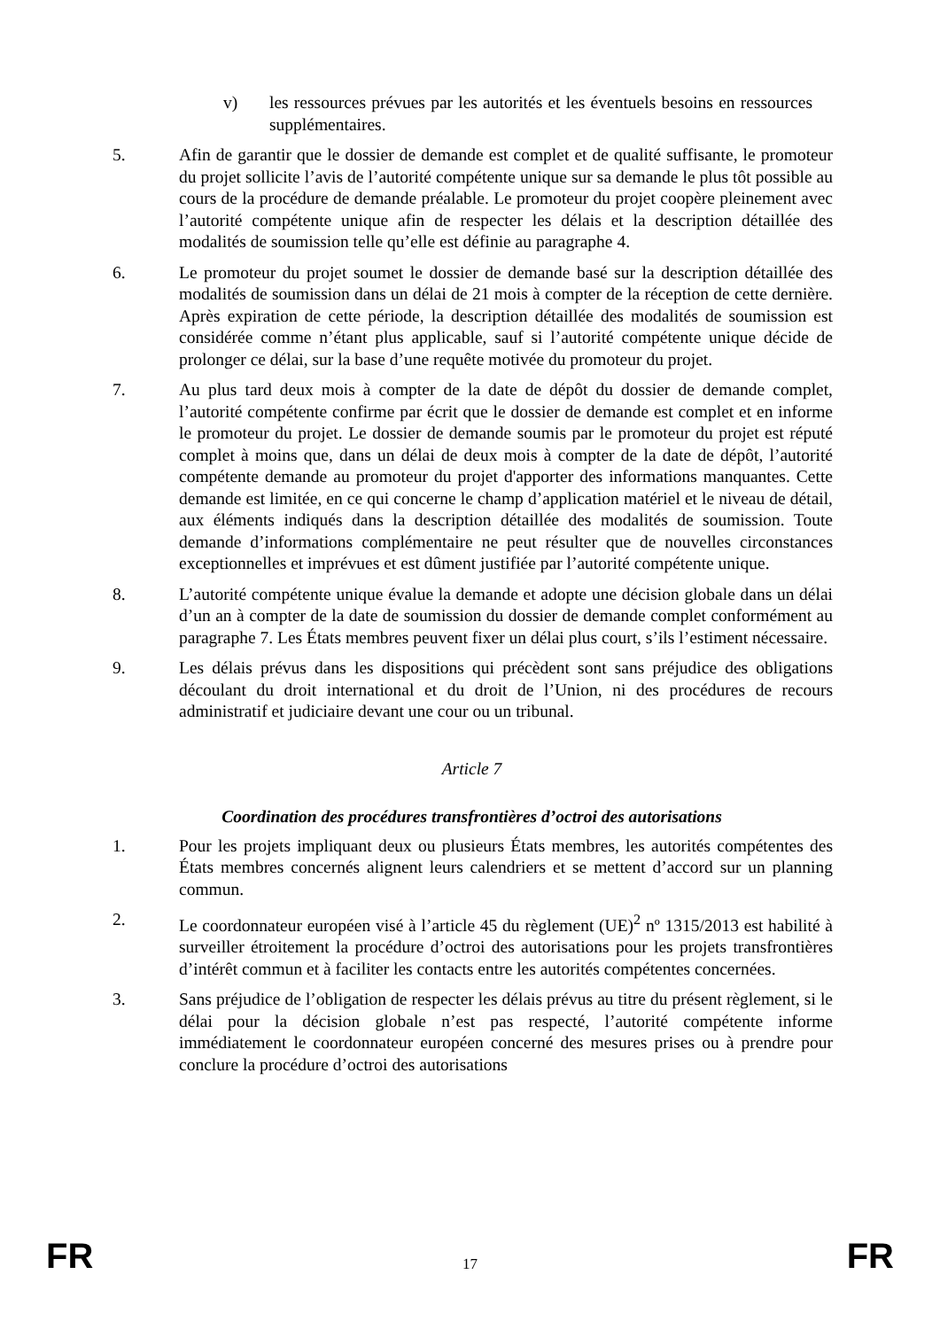v) les ressources prévues par les autorités et les éventuels besoins en ressources supplémentaires.
5. Afin de garantir que le dossier de demande est complet et de qualité suffisante, le promoteur du projet sollicite l’avis de l’autorité compétente unique sur sa demande le plus tôt possible au cours de la procédure de demande préalable. Le promoteur du projet coopère pleinement avec l’autorité compétente unique afin de respecter les délais et la description détaillée des modalités de soumission telle qu’elle est définie au paragraphe 4.
6. Le promoteur du projet soumet le dossier de demande basé sur la description détaillée des modalités de soumission dans un délai de 21 mois à compter de la réception de cette dernière. Après expiration de cette période, la description détaillée des modalités de soumission est considérée comme n’étant plus applicable, sauf si l’autorité compétente unique décide de prolonger ce délai, sur la base d’une requête motivée du promoteur du projet.
7. Au plus tard deux mois à compter de la date de dépôt du dossier de demande complet, l’autorité compétente confirme par écrit que le dossier de demande est complet et en informe le promoteur du projet. Le dossier de demande soumis par le promoteur du projet est réputé complet à moins que, dans un délai de deux mois à compter de la date de dépôt, l’autorité compétente demande au promoteur du projet d'apporter des informations manquantes. Cette demande est limitée, en ce qui concerne le champ d’application matériel et le niveau de détail, aux éléments indiqués dans la description détaillée des modalités de soumission. Toute demande d’informations complémentaire ne peut résulter que de nouvelles circonstances exceptionnelles et imprévues et est dûment justifiée par l’autorité compétente unique.
8. L’autorité compétente unique évalue la demande et adopte une décision globale dans un délai d’un an à compter de la date de soumission du dossier de demande complet conformément au paragraphe 7. Les États membres peuvent fixer un délai plus court, s’ils l’estiment nécessaire.
9. Les délais prévus dans les dispositions qui précèdent sont sans préjudice des obligations découlant du droit international et du droit de l’Union, ni des procédures de recours administratif et judiciaire devant une cour ou un tribunal.
Article 7
Coordination des procédures transfrontières d’octroi des autorisations
1. Pour les projets impliquant deux ou plusieurs États membres, les autorités compétentes des États membres concernés alignent leurs calendriers et se mettent d’accord sur un planning commun.
2. Le coordonnateur européen visé à l’article 45 du règlement (UE)<sup>2</sup> nº 1315/2013 est habilité à surveiller étroitement la procédure d’octroi des autorisations pour les projets transfrontières d’intérêt commun et à faciliter les contacts entre les autorités compétentes concernées.
3. Sans préjudice de l’obligation de respecter les délais prévus au titre du présent règlement, si le délai pour la décision globale n’est pas respecté, l’autorité compétente informe immédiatement le coordonnateur européen concerné des mesures prises ou à prendre pour conclure la procédure d’octroi des autorisations
FR 17 FR